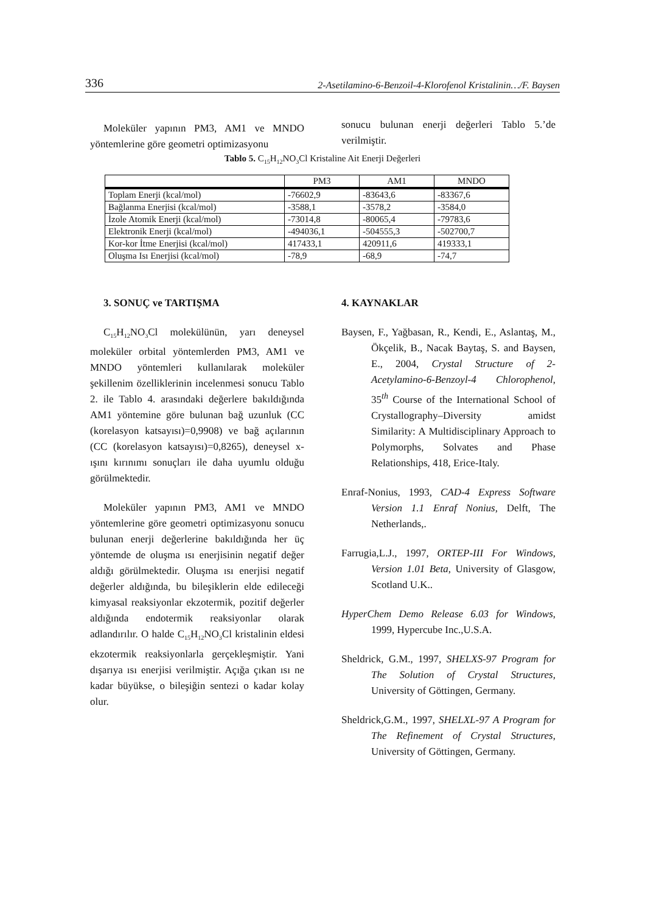336 2-Asetilamino-6-Benzoil-4-Klorofenol Kristalinin…/F. Baysen
Moleküler yapının PM3, AM1 ve MNDO yöntemlerine göre geometri optimizasyonu
sonucu bulunan enerji değerleri Tablo 5.’de verilmiştir.
Tablo 5. C<sub>15</sub>H<sub>12</sub>NO<sub>3</sub>Cl Kristaline Ait Enerji Değerleri
| | PM3 | AM1 | MNDO |
| Toplam Enerji (kcal/mol) | -76602,9 | -83643,6 | -83367,6 |
| Bağlanma Enerjisi (kcal/mol) | -3588,1 | -3578,2 | -3584,0 |
| İzole Atomik Enerji (kcal/mol) | -73014,8 | -80065,4 | -79783,6 |
| Elektronik Enerji (kcal/mol) | -494036,1 | -504555,3 | -502700,7 |
| Kor-kor İtme Enerjisi (kcal/mol) | 417433,1 | 420911,6 | 419333,1 |
| Oluşma Isı Enerjisi (kcal/mol) | -78,9 | -68,9 | -74,7 |
3. SONUÇ ve TARTIŞMA
C<sub>15</sub>H<sub>12</sub>NO<sub>3</sub>Cl molekülünün, yarı deneysel moleküler orbital yöntemlerden PM3, AM1 ve MNDO yöntemleri kullanılarak moleküler şekillenim özelliklerinin incelenmesi sonucu Tablo 2. ile Tablo 4. arasındaki değerlere bakıldığında AM1 yöntemine göre bulunan bağ uzunluk (CC (korelasyon katsayısı)=0,9908) ve bağ açılarının (CC (korelasyon katsayısı)=0,8265), deneysel x-ışını kırınımı sonuçları ile daha uyumlu olduğu görülmektedir.
Moleküler yapının PM3, AM1 ve MNDO yöntemlerine göre geometri optimizasyonu sonucu bulunan enerji değerlerine bakıldığında her üç yöntemde de oluşma ısı enerjisinin negatif değer aldığı görülmektedir. Oluşma ısı enerjisi negatif değerler aldığında, bu bileşiklerin elde edileceği kimyasal reaksiyonlar ekzotermik, pozitif değerler aldığında endotermik reaksiyonlar olarak adlandırılır. O halde C<sub>15</sub>H<sub>12</sub>NO<sub>3</sub>Cl kristalinin eldesi ekzotermik reaksiyonlarla gerçekleşmiştir. Yani dışarıya ısı enerjisi verilmiştir. Açığa çıkan ısı ne kadar büyükse, o bileşiğin sentezi o kadar kolay olur.
4. KAYNAKLAR
Baysen, F., Yağbasan, R., Kendi, E., Aslantaş, M., Ökçelik, B., Nacak Baytaş, S. and Baysen, E., 2004, Crystal Structure of 2-Acetylamino-6-Benzoyl-4 Chlorophenol, 35<sup>th</sup> Course of the International School of Crystallography–Diversity amidst Similarity: A Multidisciplinary Approach to Polymorphs, Solvates and Phase Relationships, 418, Erice-Italy.
Enraf-Nonius, 1993, CAD-4 Express Software Version 1.1 Enraf Nonius, Delft, The Netherlands,.
Farrugia,L.J., 1997, ORTEP-III For Windows, Version 1.01 Beta, University of Glasgow, Scotland U.K..
HyperChem Demo Release 6.03 for Windows, 1999, Hypercube Inc.,U.S.A.
Sheldrick, G.M., 1997, SHELXS-97 Program for The Solution of Crystal Structures, University of Göttingen, Germany.
Sheldrick,G.M., 1997, SHELXL-97 A Program for The Refinement of Crystal Structures, University of Göttingen, Germany.